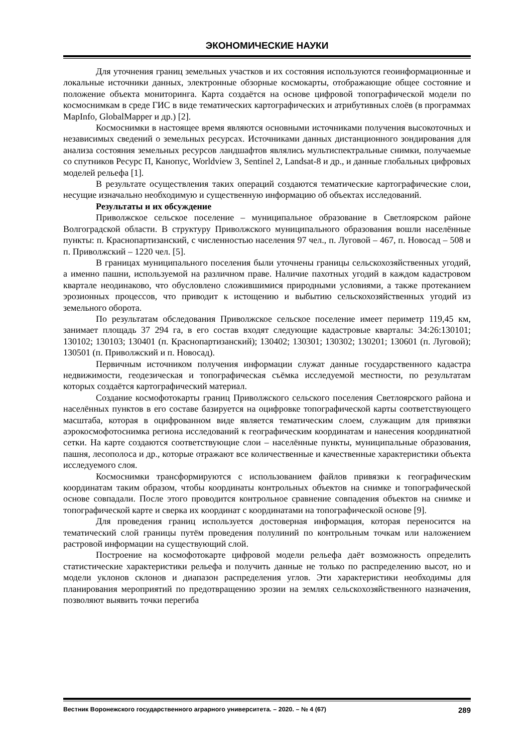ЭКОНОМИЧЕСКИЕ НАУКИ
Для уточнения границ земельных участков и их состояния используются геоинформационные и локальные источники данных, электронные обзорные космокарты, отображающие общее состояние и положение объекта мониторинга. Карта создаётся на основе цифровой топографической модели по космоснимкам в среде ГИС в виде тематических картографических и атрибутивных слоёв (в программах MapInfo, GlobalMapper и др.) [2].
Космоснимки в настоящее время являются основными источниками получения высокоточных и независимых сведений о земельных ресурсах. Источниками данных дистанционного зондирования для анализа состояния земельных ресурсов ландшафтов являлись мультиспектральные снимки, получаемые со спутников Ресурс П, Канопус, Worldview 3, Sentinel 2, Landsat-8 и др., и данные глобальных цифровых моделей рельефа [1].
В результате осуществления таких операций создаются тематические картографические слои, несущие изначально необходимую и существенную информацию об объектах исследований.
Результаты и их обсуждение
Приволжское сельское поселение – муниципальное образование в Светлоярском районе Волгоградской области. В структуру Приволжского муниципального образования вошли населённые пункты: п. Краснопартизанский, с численностью населения 97 чел., п. Луговой – 467, п. Новосад – 508 и п. Приволжский – 1220 чел. [5].
В границах муниципального поселения были уточнены границы сельскохозяйственных угодий, а именно пашни, используемой на различном праве. Наличие пахотных угодий в каждом кадастровом квартале неодинаково, что обусловлено сложившимися природными условиями, а также протеканием эрозионных процессов, что приводит к истощению и выбытию сельскохозяйственных угодий из земельного оборота.
По результатам обследования Приволжское сельское поселение имеет периметр 119,45 км, занимает площадь 37 294 га, в его состав входят следующие кадастровые кварталы: 34:26:130101; 130102; 130103; 130401 (п. Краснопартизанский); 130402; 130301; 130302; 130201; 130601 (п. Луговой); 130501 (п. Приволжский и п. Новосад).
Первичным источником получения информации служат данные государственного кадастра недвижимости, геодезическая и топографическая съёмка исследуемой местности, по результатам которых создаётся картографический материал.
Создание космофотокарты границ Приволжского сельского поселения Светлоярского района и населённых пунктов в его составе базируется на оцифровке топографической карты соответствующего масштаба, которая в оцифрованном виде является тематическим слоем, служащим для привязки аэрокосмофотоснимка региона исследований к географическим координатам и нанесения координатной сетки. На карте создаются соответствующие слои – населённые пункты, муниципальные образования, пашня, лесополоса и др., которые отражают все количественные и качественные характеристики объекта исследуемого слоя.
Космоснимки трансформируются с использованием файлов привязки к географическим координатам таким образом, чтобы координаты контрольных объектов на снимке и топографической основе совпадали. После этого проводится контрольное сравнение совпадения объектов на снимке и топографической карте и сверка их координат с координатами на топографической основе [9].
Для проведения границ используется достоверная информация, которая переносится на тематический слой границы путём проведения полулиний по контрольным точкам или наложением растровой информации на существующий слой.
Построение на космофотокарте цифровой модели рельефа даёт возможность определить статистические характеристики рельефа и получить данные не только по распределению высот, но и модели уклонов склонов и диапазон распределения углов. Эти характеристики необходимы для планирования мероприятий по предотвращению эрозии на землях сельскохозяйственного назначения, позволяют выявить точки перегиба
Вестник Воронежского государственного аграрного университета. – 2020. – № 4 (67) 289